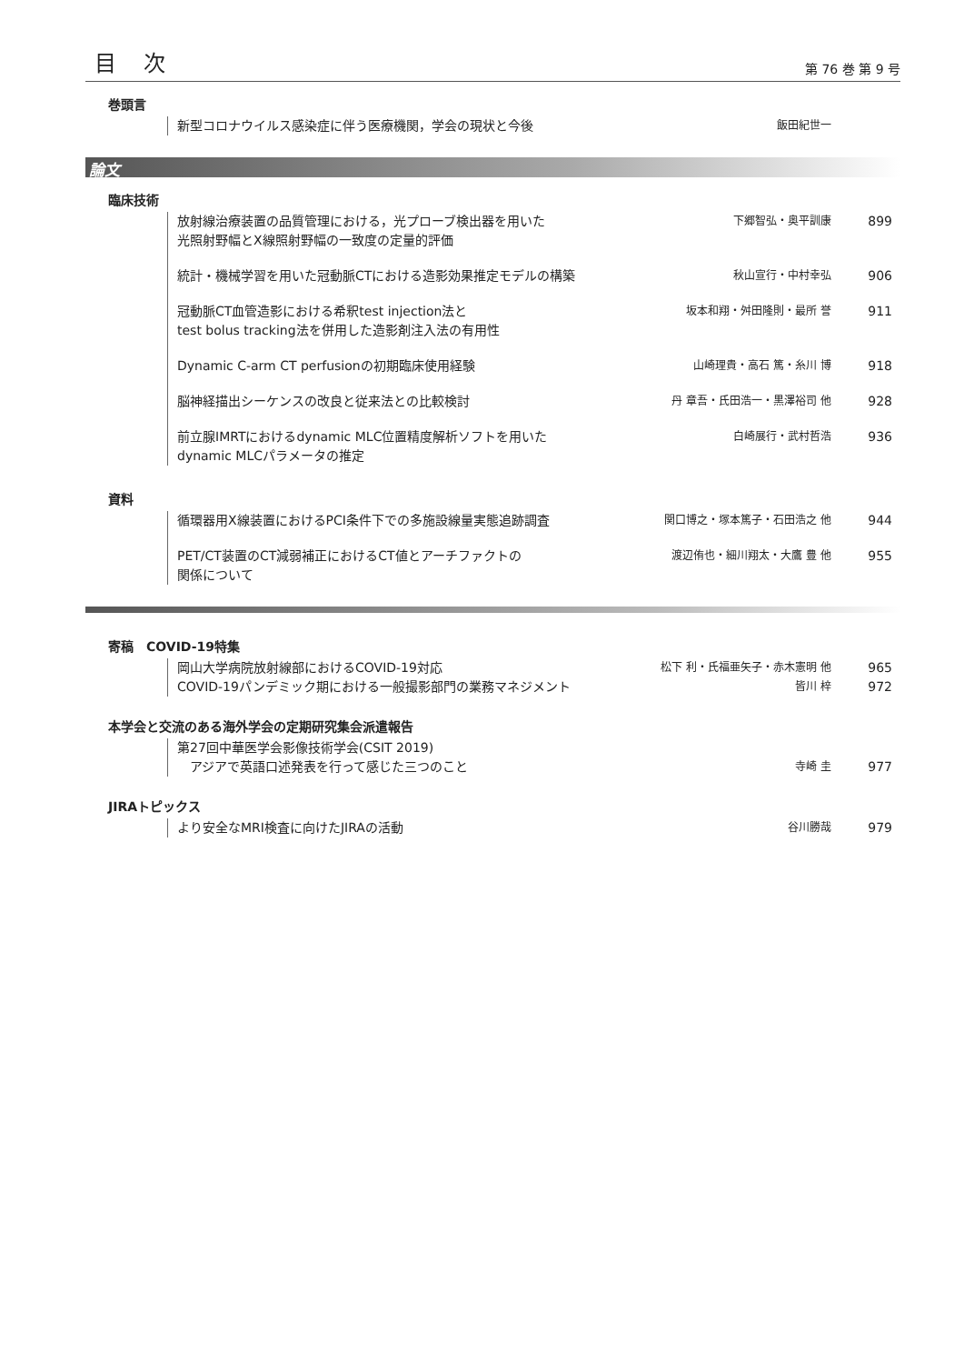目次
第 76 巻 第 9 号
巻頭言
新型コロナウイルス感染症に伴う医療機関，学会の現状と今後
飯田紀世一
論文
臨床技術
放射線治療装置の品質管理における，光プローブ検出器を用いた
光照射野幅とX線照射野幅の一致度の定量的評価
下郷智弘・奥平訓康
899
統計・機械学習を用いた冠動脈CTにおける造影効果推定モデルの構築
秋山宣行・中村幸弘
906
冠動脈CT血管造影における希釈test injection法と
test bolus tracking法を併用した造影剤注入法の有用性
坂本和翔・舛田隆則・最所 誉
911
Dynamic C-arm CT perfusionの初期臨床使用経験
山崎理貴・高石 篤・糸川 博
918
脳神経描出シーケンスの改良と従来法との比較検討
丹 章吾・氏田浩一・黒澤裕司 他
928
前立腺IMRTにおけるdynamic MLC位置精度解析ソフトを用いた
dynamic MLCパラメータの推定
白崎展行・武村哲浩
936
資料
循環器用X線装置におけるPCI条件下での多施設線量実態追跡調査
関口博之・塚本篤子・石田浩之 他
944
PET/CT装置のCT減弱補正におけるCT値とアーチファクトの
関係について
渡辺侑也・細川翔太・大鷹 豊 他
955
寄稿　COVID-19特集
岡山大学病院放射線部におけるCOVID-19対応
松下 利・氏福亜矢子・赤木憲明 他
965
COVID-19パンデミック期における一般撮影部門の業務マネジメント
皆川 梓
972
本学会と交流のある海外学会の定期研究集会派遣報告
第27回中華医学会影像技術学会(CSIT 2019)
　アジアで英語口述発表を行って感じた三つのこと
寺崎 圭
977
JIRAトピックス
より安全なMRI検査に向けたJIRAの活動
谷川勝哉
979